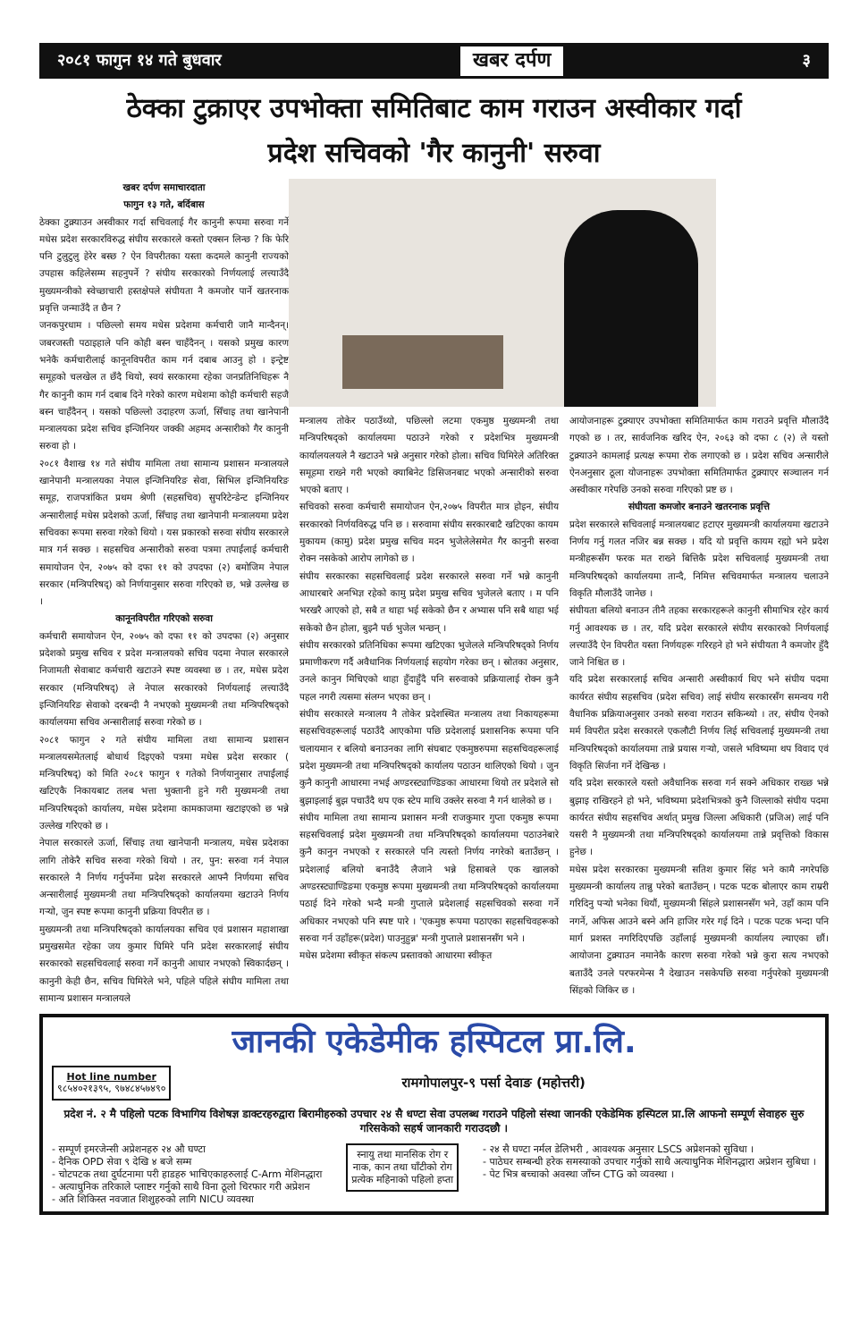२०८१ फागुन १४ गते बुधवार खबर दर्पण ३
ठेक्का टुक्राएर उपभोक्ता समितिबाट काम गराउन अस्वीकार गर्दा
प्रदेश सचिवको 'गैर कानुनी' सरुवा
खबर दर्पण समाचारदाता
फागुन १३ गते, बर्दिबास
ठेक्का टुक्र्याउन अस्वीकार गर्दा सचिवलाई गैर कानुनी रूपमा सरुवा गर्ने मधेस प्रदेश सरकारविरुद्ध संघीय सरकारले कस्तो एक्सन लिन्छ ? कि फेरि पनि टुलुटुलु हेरेर बस्छ ? ऐन विपरीतका यस्ता कदमले कानुनी राज्यको उपहास कहिलेसम्म सहनुपर्ने ? संघीय सरकारको निर्णयलाई लत्त्याउँदै मुख्यमन्त्रीको स्वेच्छाचारी हस्तक्षेपले संघीयता नै कमजोर पार्ने खतरनाक प्रवृत्ति जन्माउँदै त छैन ?
जनकपुरधाम । पछिल्लो समय मधेस प्रदेशमा कर्मचारी जानै मान्दैनन्। जबरजस्ती पठाइहाले पनि कोही बस्न चाहँदैनन् । यसको प्रमुख कारण भनेकै कर्मचारीलाई कानूनविपरीत काम गर्न दबाब आउनु हो । इन्ट्रेष्ट समूहको चलखेल त छँदै थियो, स्वयं सरकारमा रहेका जनप्रतिनिधिहरू नै गैर कानुनी काम गर्न दबाब दिने गरेको कारण मधेशमा कोही कर्मचारी सहजै बस्न चाहँदैनन् । यसको पछिल्लो उदाहरण ऊर्जा, सिँचाइ तथा खानेपानी मन्त्रालयका प्रदेश सचिव इन्जिनियर जक्की अहमद अन्सारीको गैर कानुनी सरुवा हो ।
२०८१ वैशाख १४ गते संघीय मामिला तथा सामान्य प्रशासन मन्त्रालयले खानेपानी मन्त्रालयका नेपाल इन्जिनियरिङ सेवा, सिभिल इन्जिनियरिङ समूह, राजपत्रांकित प्रथम श्रेणी (सहसचिव) सुपरिटेन्डेन्ट इन्जिनियर अन्सारीलाई मधेस प्रदेशको ऊर्जा, सिँचाइ तथा खानेपानी मन्त्रालयमा प्रदेश सचिवका रूपमा सरुवा गरेको थियो । यस प्रकारको सरुवा संघीय सरकारले मात्र गर्न सक्छ । सहसचिव अन्सारीको सरुवा पत्रमा तपाईंलाई कर्मचारी समायोजन ऐन, २०७५ को दफा ११ को उपदफा (२) बमोजिम नेपाल सरकार (मन्त्रिपरिषद्) को निर्णयानुसार सरुवा गरिएको छ, भन्ने उल्लेख छ ।
कानूनविपरीत गरिएको सरुवा
कर्मचारी समायोजन ऐन, २०७५ को दफा ११ को उपदफा (२) अनुसार प्रदेशको प्रमुख सचिव र प्रदेश मन्त्रालयको सचिव पदमा नेपाल सरकारले निजामती सेवाबाट कर्मचारी खटाउने स्पष्ट व्यवस्था छ । तर, मधेस प्रदेश सरकार (मन्त्रिपरिषद्) ले नेपाल सरकारको निर्णयलाई लत्त्याउँदै इन्जिनियरिङ सेवाको दरबन्दी नै नभएको मुख्यमन्त्री तथा मन्त्रिपरिषद्को कार्यालयमा सचिव अन्सारीलाई सरुवा गरेको छ ।
२०८१ फागुन २ गते संघीय मामिला तथा सामान्य प्रशासन मन्त्रालयसमेतलाई बोधार्थ दिइएको पत्रमा मधेस प्रदेश सरकार ( मन्त्रिपरिषद्) को मिति २०८१ फागुन १ गतेको निर्णयानुसार तपाईंलाई खटिएकै निकायबाट तलब भत्ता भुक्तानी हुने गरी मुख्यमन्त्री तथा मन्त्रिपरिषद्को कार्यालय, मधेस प्रदेशमा कामकाजमा खटाइएको छ भन्ने उल्लेख गरिएको छ ।
नेपाल सरकारले ऊर्जा, सिँचाइ तथा खानेपानी मन्त्रालय, मधेस प्रदेशका लागि तोकेरै सचिव सरुवा गरेको थियो । तर, पुन: सरुवा गर्न नेपाल सरकारले नै निर्णय गर्नुपर्नेमा प्रदेश सरकारले आफ्नै निर्णयमा सचिव अन्सारीलाई मुख्यमन्त्री तथा मन्त्रिपरिषद्को कार्यालयमा खटाउने निर्णय गर्‍यो, जुन स्पष्ट रूपमा कानुनी प्रक्रिया विपरीत छ ।
मुख्यमन्त्री तथा मन्त्रिपरिषद्को कार्यालयका सचिव एवं प्रशासन महाशाखा प्रमुखसमेत रहेका जय कुमार घिमिरे पनि प्रदेश सरकारलाई संघीय सरकारको सहसचिवलाई सरुवा गर्ने कानुनी आधार नभएको स्विकार्दछन् । कानुनी केही छैन, सचिव घिमिरेले भने, पहिले पहिले संघीय मामिला तथा सामान्य प्रशासन मन्त्रालयले
मन्त्रालय तोकेर पठाउँथ्यो, पछिल्लो लटमा एकमुष्ठ मुख्यमन्त्री तथा मन्त्रिपरिषद्को कार्यालयमा पठाउने गरेको र प्रदेशभित्र मुख्यमन्त्री कार्यालयलयले नै खटाउने भन्ने अनुसार गरेको होला। सचिव घिमिरेले अतिरिक्त समूहमा राख्ने गरी भएको क्याबिनेट डिसिजनबाट भएको अन्सारीको सरुवा भएको बताए ।
सचिवको सरुवा कर्मचारी समायोजन ऐन,२०७५ विपरीत मात्र होइन, संघीय सरकारको निर्णयविरुद्ध पनि छ । सरुवामा संघीय सरकारबाटै खटिएका कायम मुकायम (कामु) प्रदेश प्रमुख सचिव मदन भुजेलेलेसमेत गैर कानुनी सरुवा रोक्न नसकेको आरोप लागेको छ ।
संघीय सरकारका सहसचिवलाई प्रदेश सरकारले सरुवा गर्ने भन्ने कानुनी आधारबारे अनभिज्ञ रहेको कामु प्रदेश प्रमुख सचिव भुजेलले बताए । म पनि भरखरै आएको हो, सबै त थाहा भई सकेको छैन र अभ्यास पनि सबै थाहा भई सकेको छैन होला, बुझ्नै पर्छ भुजेल भन्छन् ।
संघीय सरकारको प्रतिनिधिका रूपमा खटिएका भुजेलले मन्त्रिपरिषद्को निर्णय प्रमाणीकरण गर्दै अवैधानिक निर्णयलाई सहयोग गरेका छन् । स्रोतका अनुसार, उनले कानुन मिचिएको थाहा हुँदाहुँदै पनि सरुवाको प्रक्रियालाई रोक्न कुनै पहल नगरी त्यसमा संलग्न भएका छन् ।
संघीय सरकारले मन्त्रालय नै तोकेर प्रदेशस्थित मन्त्रालय तथा निकायहरूमा सहसचिवहरूलाई पठाउँदै आएकोमा पछि प्रदेशलाई प्रशासनिक रूपमा पनि चलायमान र बलियो बनाउनका लागि संघबाट एकमुष्ठरुपमा सहसचिवहरूलाई प्रदेश मुख्यमन्त्री तथा मन्त्रिपरिषद्को कार्यालय पठाउन थालिएको थियो । जुन कुनै कानुनी आधारमा नभई अण्डरस्ट्याण्डिङका आधारमा थियो तर प्रदेशले सो बुझाइलाई बुझ पचाउँदै थप एक स्टेप माथि उक्लेर सरुवा नै गर्न थालेको छ ।
संघीय मामिला तथा सामान्य प्रशासन मन्त्री राजकुमार गुप्ता एकमुष्ठ रूपमा सहसचिवलाई प्रदेश मुख्यमन्त्री तथा मन्त्रिपरिषद्को कार्यालयमा पठाउनेबारे कुनै कानुन नभएको र सरकारले पनि त्यस्तो निर्णय नगरेको बताउँछन् । प्रदेशलाई बलियो बनाउँदै लैजाने भन्ने हिसाबले एक खालको अण्डरस्ट्याण्डिङमा एकमुष्ठ रूपमा मुख्यमन्त्री तथा मन्त्रिपरिषद्को कार्यालयमा पठाई दिने गरेको भन्दै मन्त्री गुप्ताले प्रदेशलाई सहसचिवको सरुवा गर्ने अधिकार नभएको पनि स्पष्ट पारे । 'एकमुष्ठ रूपमा पठाएका सहसचिवहरूको सरुवा गर्न उहाँहरू(प्रदेश) पाउनुहुन्न' मन्त्री गुप्ताले प्रशासनसँग भने ।
मधेस प्रदेशमा स्वीकृत संकल्प प्रस्तावको आधारमा स्वीकृत
आयोजनाहरू टुक्र्याएर उपभोक्ता समितिमार्फत काम गराउने प्रवृत्ति मौलाउँदै गएको छ । तर, सार्वजनिक खरिद ऐन, २०६३ को दफा ८ (२) ले यस्तो टुक्र्याउने कामलाई प्रत्यक्ष रूपमा रोक लगाएको छ । प्रदेश सचिव अन्सारीले ऐनअनुसार ठूला योजनाहरू उपभोक्ता समितिमार्फत टुक्र्याएर सञ्चालन गर्न अस्वीकार गरेपछि उनको सरुवा गरिएको प्रष्ट छ ।
संघीयता कमजोर बनाउने खतरनाक प्रवृत्ति
प्रदेश सरकारले सचिवलाई मन्त्रालयबाट हटाएर मुख्यमन्त्री कार्यालयमा खटाउने निर्णय गर्नु गलत नजिर बन्न सक्छ । यदि यो प्रवृत्ति कायम रह्यो भने प्रदेश मन्त्रीहरूसँग फरक मत राख्ने बित्तिकै प्रदेश सचिवलाई मुख्यमन्त्री तथा मन्त्रिपरिषद्को कार्यालयमा तान्दै, निमित्त सचिवमार्फत मन्त्रालय चलाउने विकृति मौलाउँदै जानेछ ।
संघीयता बलियो बनाउन तीनै तहका सरकारहरूले कानुनी सीमाभित्र रहेर कार्य गर्नु आवश्यक छ । तर, यदि प्रदेश सरकारले संघीय सरकारको निर्णयलाई लत्त्याउँदै ऐन विपरीत यस्ता निर्णयहरू गरिरहने हो भने संघीयता नै कमजोर हुँदै जाने निश्चित छ ।
यदि प्रदेश सरकारलाई सचिव अन्सारी अस्वीकार्य थिए भने संघीय पदमा कार्यरत संघीय सहसचिव (प्रदेश सचिव) लाई संघीय सरकारसँग समन्वय गरी वैधानिक प्रक्रियाअनुसार उनको सरुवा गराउन सकिन्थ्यो । तर, संघीय ऐनको मर्म विपरीत प्रदेश सरकारले एकलौटी निर्णय लिई सचिवलाई मुख्यमन्त्री तथा मन्त्रिपरिषद्को कार्यालयमा तान्ने प्रयास गर्‍यो, जसले भविष्यमा थप विवाद एवं विकृति सिर्जना गर्ने देखिन्छ ।
यदि प्रदेश सरकारले यस्तो अवैधानिक सरुवा गर्न सक्ने अधिकार राख्छ भन्ने बुझाइ राखिरहने हो भने, भविष्यमा प्रदेशभित्रको कुनै जिल्लाको संघीय पदमा कार्यरत संघीय सहसचिव अर्थात् प्रमुख जिल्ला अधिकारी (प्रजिअ) लाई पनि यसरी नै मुख्यमन्त्री तथा मन्त्रिपरिषद्को कार्यालयमा तान्ने प्रवृत्तिको विकास हुनेछ ।
मधेस प्रदेश सरकारका मुख्यमन्त्री सतिश कुमार सिंह भने कामै नगरेपछि मुख्यमन्त्री कार्यालय तान्नु परेको बताउँछन् । पटक पटक बोलाएर काम राम्ररी गरिदिनु पर्‍यो भनेका थियौं, मुख्यमन्त्री सिंहले प्रशासनसँग भने, उहाँ काम पनि नगर्ने, अफिस आउने बस्ने अनि हाजिर गरेर गई दिने । पटक पटक भन्दा पनि मार्ग प्रशस्त नगरिदिएपछि उहाँलाई मुख्यमन्त्री कार्यालय ल्याएका छौं। आयोजना टुक्र्याउन नमानेकै कारण सरुवा गरेको भन्ने कुरा सत्य नभएको बताउँदै उनले परफरमेन्स नै देखाउन नसकेपछि सरुवा गर्नुपरेको मुख्यमन्त्री सिंहको जिकिर छ ।
जानकी एकेडेमीक हस्पिटल प्रा.लि.
Hot line number
९८५४०२१३९५, ९७४८४५७४९०
रामगोपालपुर-९ पर्सा देवाङ (महोत्तरी)
प्रदेश नं. २ मै पहिलो पटक विभागिय विशेषज्ञ डाक्टरहरुद्वारा बिरामीहरुको उपचार २४ सै धण्टा सेवा उपलब्ध गराउने पहिलो संस्था जानकी एकेडेमिक हस्पिटल प्रा.लि आफनो सम्पूर्ण सेवाहरु सुरु गरिसकेको सहर्ष जानकारी गराउदछौ ।
- सम्पूर्ण इमरजेन्सी अप्रेशनहरु २४ औ घण्टा
- दैनिक OPD सेवा ९ देखि ४ बजे सम्म
- चोटपटक तथा दुर्घटनामा परी हाडहरु भाचिएकाहरुलाई C-Arm मेशिनद्धारा
- अत्याधुनिक तरिकाले प्लाष्टर गर्नुको साथै विना ठूलो चिरफार गरी अप्रेशन
- अति शिकिस्त नवजात शिशुहरुको लागि NICU व्यवस्था
स्नायु तथा मानसिक रोग र
नाक, कान तथा घाँटीको रोग
प्रत्येक महिनाको पहिलो हप्ता
- २४ सै घण्टा नर्मल डेलिभरी , आवश्यक अनुसार LSCS अप्रेशनको सुविधा ।
- पाठेघर सम्बन्धी हरेक समस्याको उपचार गर्नुको साथै अत्याधुनिक मेशिनद्धारा अप्रेशन सुबिधा ।
- पेट भित्र बच्चाको अवस्था जाँच्न CTG को व्यवस्था ।